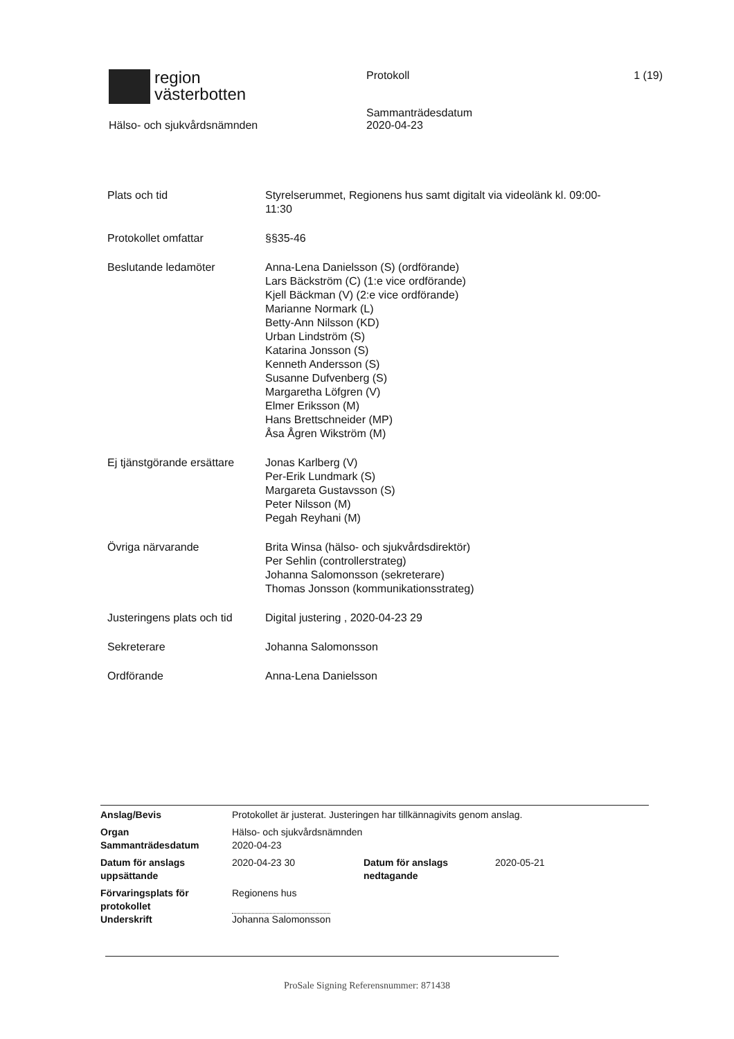region
västerbotten
Hälso- och sjukvårdsnämnden
Protokoll
Sammanträdesdatum
2020-04-23
1 (19)
| Plats och tid | Styrelserummet, Regionens hus samt digitalt via videolänk kl. 09:00- 11:30 |
| Protokollet omfattar | §§35-46 |
| Beslutande ledamöter | Anna-Lena Danielsson (S) (ordförande) Lars Bäckström (C) (1:e vice ordförande) Kjell Bäckman (V) (2:e vice ordförande) Marianne Normark (L) Betty-Ann Nilsson (KD) Urban Lindström (S) Katarina Jonsson (S) Kenneth Andersson (S) Susanne Dufvenberg (S) Margaretha Löfgren (V) Elmer Eriksson (M) Hans Brettschneider (MP) Åsa Ågren Wikström (M) |
| Ej tjänstgörande ersättare | Jonas Karlberg (V) Per-Erik Lundmark (S) Margareta Gustavsson (S) Peter Nilsson (M) Pegah Reyhani (M) |
| Övriga närvarande | Brita Winsa (hälso- och sjukvårdsdirektör) Per Sehlin (controllerstrateg) Johanna Salomonsson (sekreterare) Thomas Jonsson (kommunikationsstrateg) |
| Justeringens plats och tid | Digital justering , 2020-04-23 29 |
| Sekreterare | Johanna Salomonsson |
| Ordförande | Anna-Lena Danielsson |
| Anslag/Bevis | Protokollet är justerat. Justeringen har tillkännagivits genom anslag. | | |
| Organ Sammanträdesdatum | Hälso- och sjukvårdsnämnden 2020-04-23 | | |
| Datum för anslags uppsättande | 2020-04-23 30 | Datum för anslags nedtagande | 2020-05-21 |
| Förvaringsplats för protokollet Underskrift | Regionens hus Johanna Salomonsson | | |
ProSale Signing Referensnummer: 871438